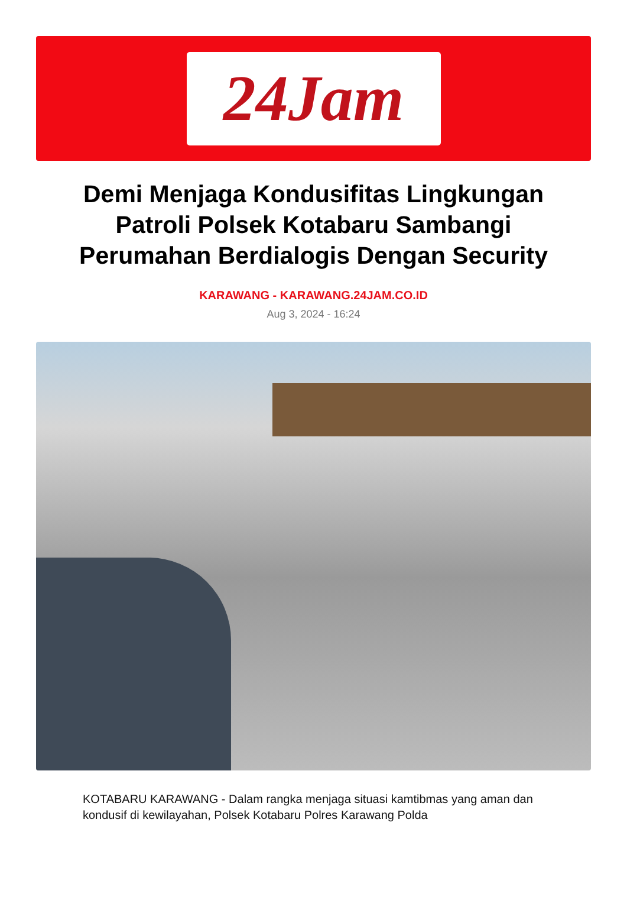24Jam
Demi Menjaga Kondusifitas Lingkungan Patroli Polsek Kotabaru Sambangi Perumahan Berdialogis Dengan Security
KARAWANG - KARAWANG.24JAM.CO.ID
Aug 3, 2024 - 16:24
KOTABARU KARAWANG - Dalam rangka menjaga situasi kamtibmas yang aman dan kondusif di kewilayahan, Polsek Kotabaru Polres Karawang Polda